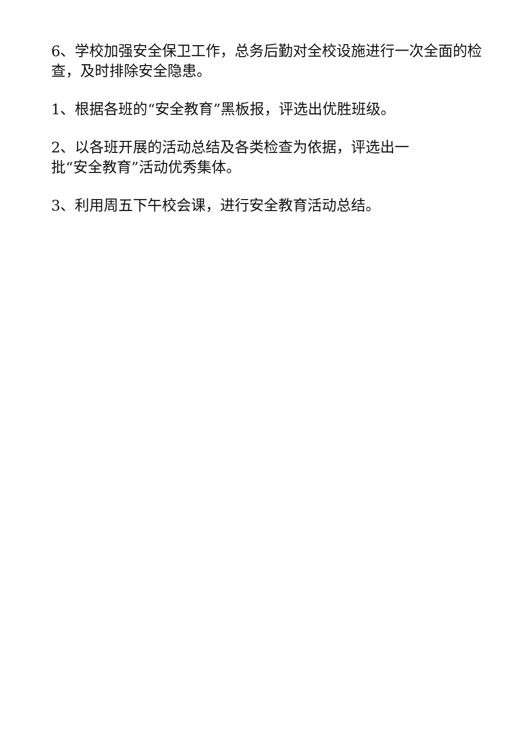6、学校加强安全保卫工作，总务后勤对全校设施进行一次全面的检查，及时排除安全隐患。
1、根据各班的“安全教育”黑板报，评选出优胜班级。
2、以各班开展的活动总结及各类检查为依据，评选出一
批“安全教育”活动优秀集体。
3、利用周五下午校会课，进行安全教育活动总结。